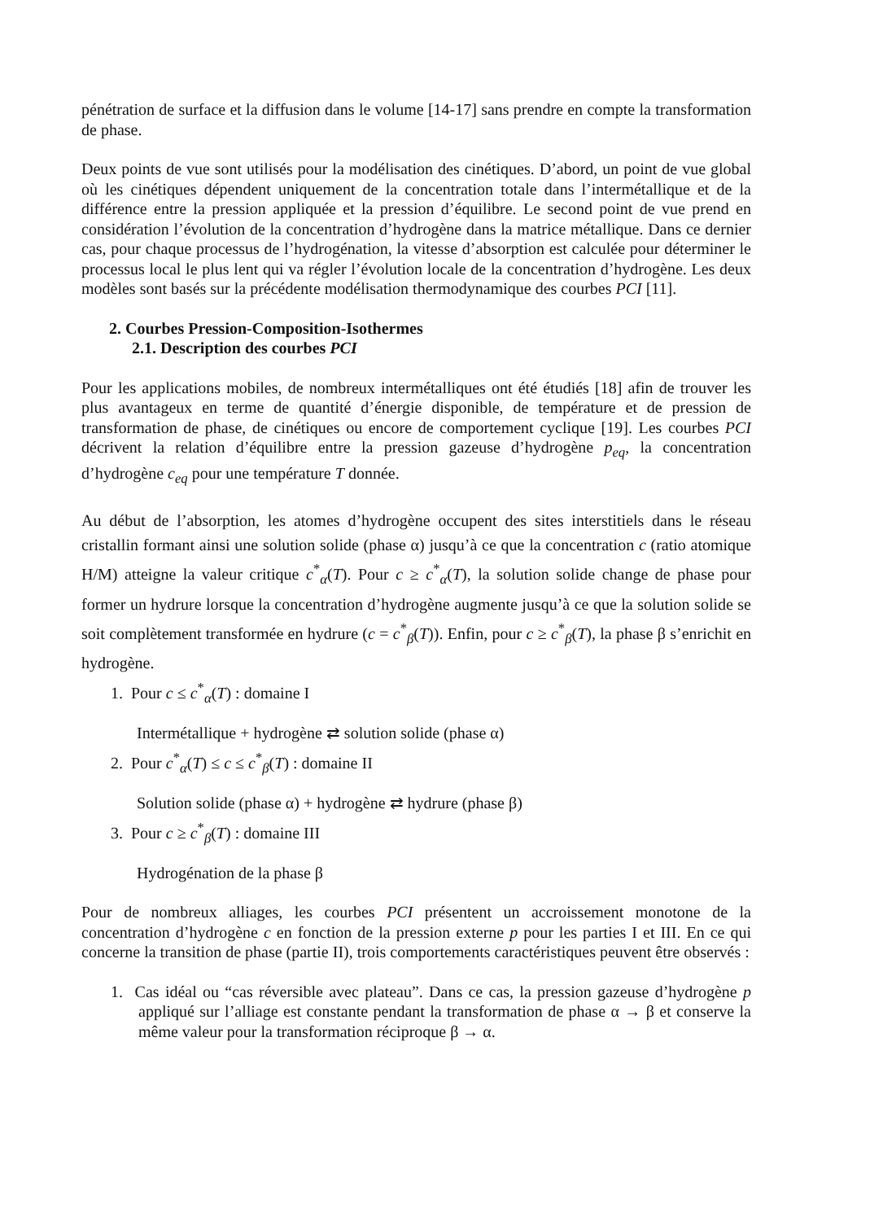pénétration de surface et la diffusion dans le volume [14-17] sans prendre en compte la transformation de phase.
Deux points de vue sont utilisés pour la modélisation des cinétiques. D’abord, un point de vue global où les cinétiques dépendent uniquement de la concentration totale dans l’intermétallique et de la différence entre la pression appliquée et la pression d’équilibre. Le second point de vue prend en considération l’évolution de la concentration d’hydrogène dans la matrice métallique. Dans ce dernier cas, pour chaque processus de l’hydrogénation, la vitesse d’absorption est calculée pour déterminer le processus local le plus lent qui va régler l’évolution locale de la concentration d’hydrogène. Les deux modèles sont basés sur la précédente modélisation thermodynamique des courbes PCI [11].
2. Courbes Pression-Composition-Isothermes
2.1. Description des courbes PCI
Pour les applications mobiles, de nombreux intermétalliques ont été étudiés [18] afin de trouver les plus avantageux en terme de quantité d’énergie disponible, de température et de pression de transformation de phase, de cinétiques ou encore de comportement cyclique [19]. Les courbes PCI décrivent la relation d’équilibre entre la pression gazeuse d’hydrogène p<sub>eq</sub>, la concentration d’hydrogène c<sub>eq</sub> pour une température T donnée.
Au début de l’absorption, les atomes d’hydrogène occupent des sites interstitiels dans le réseau cristallin formant ainsi une solution solide (phase α) jusqu’à ce que la concentration c (ratio atomique H/M) atteigne la valeur critique c<sup>*</sup><sub>α</sub>(T). Pour c ≥ c<sup>*</sup><sub>α</sub>(T), la solution solide change de phase pour former un hydrure lorsque la concentration d’hydrogène augmente jusqu’à ce que la solution solide se soit complètement transformée en hydrure (c = c<sup>*</sup><sub>β</sub>(T)). Enfin, pour c ≥ c<sup>*</sup><sub>β</sub>(T), la phase β s’enrichit en hydrogène.
1. Pour c ≤ c<sup>*</sup><sub>α</sub>(T) : domaine I
Intermétallique + hydrogène ⇄ solution solide (phase α)
2. Pour c<sup>*</sup><sub>α</sub>(T) ≤ c ≤ c<sup>*</sup><sub>β</sub>(T) : domaine II
Solution solide (phase α) + hydrogène ⇄ hydrure (phase β)
3. Pour c ≥ c<sup>*</sup><sub>β</sub>(T) : domaine III
Hydrogénation de la phase β
Pour de nombreux alliages, les courbes PCI présentent un accroissement monotone de la concentration d’hydrogène c en fonction de la pression externe p pour les parties I et III. En ce qui concerne la transition de phase (partie II), trois comportements caractéristiques peuvent être observés :
1. Cas idéal ou “cas réversible avec plateau”. Dans ce cas, la pression gazeuse d’hydrogène p appliqué sur l’alliage est constante pendant la transformation de phase α → β et conserve la même valeur pour la transformation réciproque β → α.